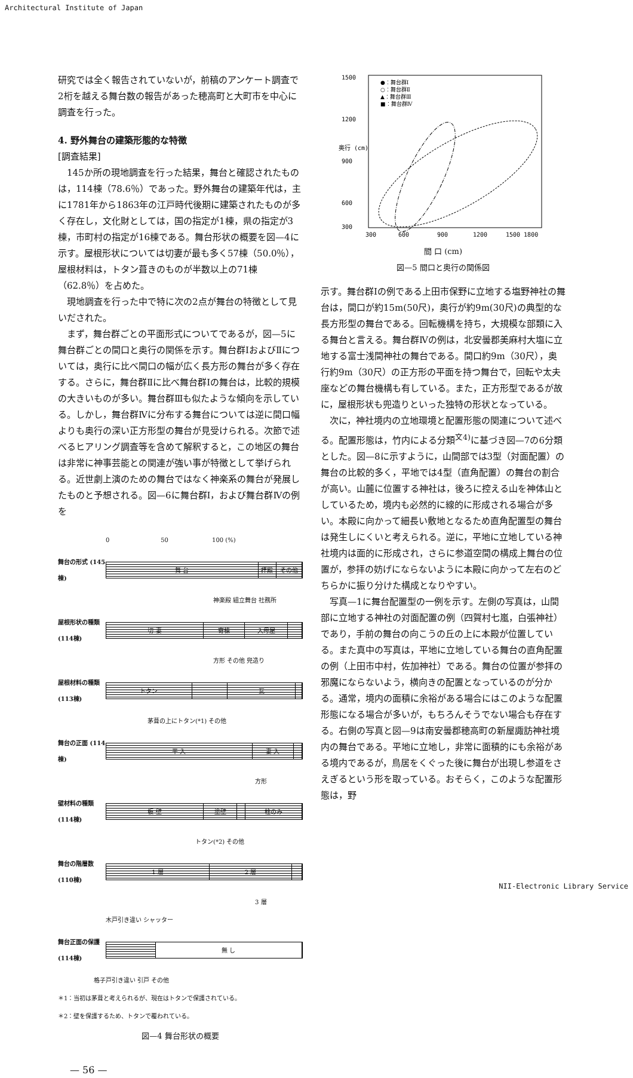Architectural Institute of Japan
研究では全く報告されていないが，前稿のアンケート調査で2桁を越える舞台数の報告があった穂高町と大町市を中心に調査を行った。
4. 野外舞台の建築形態的な特徴
[調査結果]
145か所の現地調査を行った結果，舞台と確認されたものは，114棟（78.6％）であった。野外舞台の建築年代は，主に1781年から1863年の江戸時代後期に建築されたものが多く存在し，文化財としては，国の指定が1棟，県の指定が3棟，市町村の指定が16棟である。舞台形状の概要を図—4に示す。屋根形状については切妻が最も多く57棟（50.0％），屋根材料は，トタン葺きのものが半数以上の71棟（62.8％）を占めた。
現地調査を行った中で特に次の2点が舞台の特徴として見いだされた。
まず，舞台群ごとの平面形式についてであるが，図—5に舞台群ごとの間口と奥行の関係を示す。舞台群ⅠおよびⅡについては，奥行に比べ間口の幅が広く長方形の舞台が多く存在する。さらに，舞台群Ⅱに比べ舞台群Ⅰの舞台は，比較的規模の大きいものが多い。舞台群Ⅲも似たような傾向を示している。しかし，舞台群Ⅳに分布する舞台については逆に間口幅よりも奥行の深い正方形型の舞台が見受けられる。次節で述べるヒアリング調査等を含めて解釈すると，この地区の舞台は非常に神事芸能との関連が強い事が特徴として挙げられる。近世劇上演のための舞台ではなく神楽系の舞台が発展したものと予想される。図—6に舞台群Ⅰ，および舞台群Ⅳの例を
0 50 100 (%)
舞台の形式 (145棟)
舞 台 拝殿 その他
神楽殿 組立舞台 社務所
屋根形状の種類 (114棟)
切 妻 寄棟 入母屋
方形 その他 兜造り
屋根材料の種類 (113棟)
トタン 瓦
茅葺の上にトタン(*1) その他
舞台の正面 (114棟)
平 入 妻 入
方形
壁材料の種類 (114棟)
板 壁 塗壁 柱のみ
トタン(*2) その他
舞台の階層数 (110棟)
1 層 2 層
3 層
木戸引き違い シャッター
舞台正面の保護 (114棟)
無 し
格子戸引き違い 引戸 その他
＊1：当初は茅葺と考えられるが、現在はトタンで保護されている。
＊2：壁を保護するため、トタンで覆われている。
図—4 舞台形状の概要
— 56 —
1500
1200
900
600
300
300
600
900
1200
1500 1800
奥行 (cm)
●：舞台群Ⅰ
○：舞台群Ⅱ
▲：舞台群Ⅲ
■：舞台群Ⅳ
間 口 (cm)
図—5 間口と奥行の関係図
示す。舞台群Ⅰの例である上田市保野に立地する塩野神社の舞台は，間口が約15m(50尺)，奥行が約9m(30尺)の典型的な長方形型の舞台である。回転機構を持ち，大規模な部類に入る舞台と言える。舞台群Ⅳの例は，北安曇郡美麻村大塩に立地する富士浅間神社の舞台である。間口約9m（30尺），奥行約9m（30尺）の正方形の平面を持つ舞台で，回転や太夫座などの舞台機構も有している。また，正方形型であるが故に，屋根形状も兜造りといった独特の形状となっている。
次に，神社境内の立地環境と配置形態の関連について述べる。配置形態は，竹内による分類<sup>文4)</sup>に基づき図—7の6分類とした。図—8に示すように，山間部では3型（対面配置）の舞台の比較的多く，平地では4型（直角配置）の舞台の割合が高い。山麓に位置する神社は，後ろに控える山を神体山としているため，境内も必然的に線的に形成される場合が多い。本殿に向かって細長い敷地となるため直角配置型の舞台は発生しにくいと考えられる。逆に，平地に立地している神社境内は面的に形成され，さらに参道空間の構成上舞台の位置が，参拝の妨げにならないように本殿に向かって左右のどちらかに振り分けた構成となりやすい。
写真—1に舞台配置型の一例を示す。左側の写真は，山間部に立地する神社の対面配置の例（四賀村七嵐，白張神社）であり，手前の舞台の向こうの丘の上に本殿が位置している。また真中の写真は，平地に立地している舞台の直角配置の例（上田市中村，佐加神社）である。舞台の位置が参拝の邪魔にならないよう，横向きの配置となっているのが分かる。通常，境内の面積に余裕がある場合にはこのような配置形態になる場合が多いが，もちろんそうでない場合も存在する。右側の写真と図—9は南安曇郡穂高町の新屋諏訪神社境内の舞台である。平地に立地し，非常に面積的にも余裕がある境内であるが，鳥居をくぐった後に舞台が出現し参道をさえぎるという形を取っている。おそらく，このような配置形態は，野
NII-Electronic Library Service